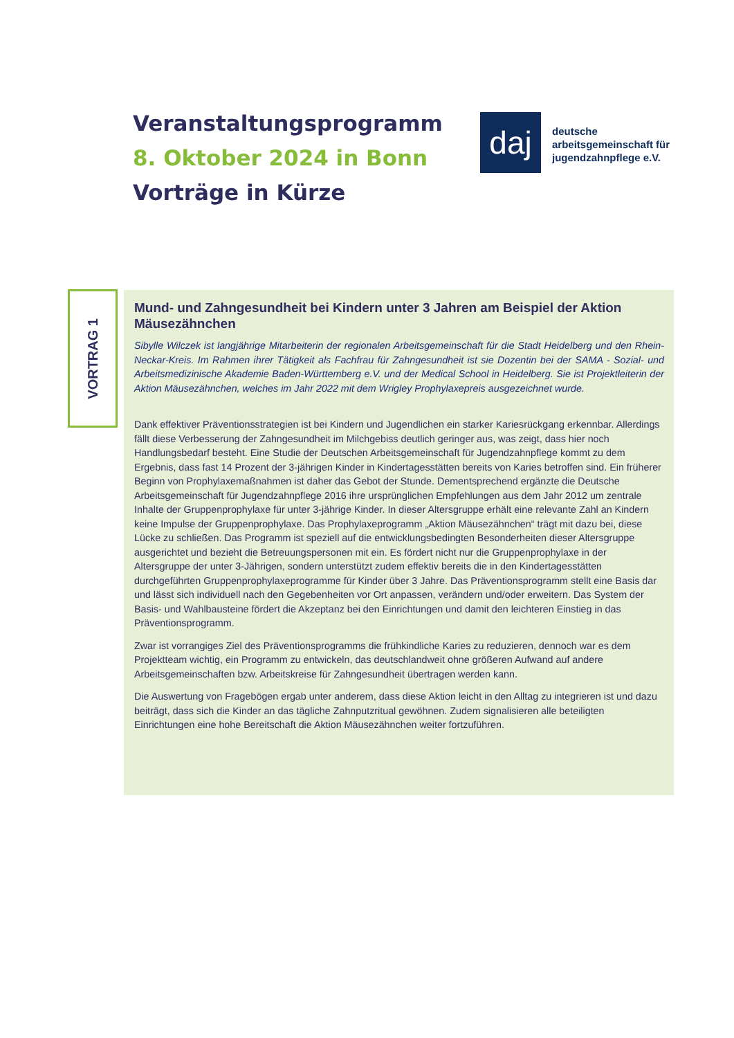Veranstaltungsprogramm
8. Oktober 2024 in Bonn
Vorträge in Kürze
daj
deutsche
arbeitsgemeinschaft für
jugendzahnpflege e.V.
VORTRAG 1
Mund- und Zahngesundheit bei Kindern unter 3 Jahren am Beispiel der Aktion Mäusezähnchen
Sibylle Wilczek ist langjährige Mitarbeiterin der regionalen Arbeitsgemeinschaft für die Stadt Heidelberg und den Rhein-Neckar-Kreis. Im Rahmen ihrer Tätigkeit als Fachfrau für Zahngesundheit ist sie Dozentin bei der SAMA - Sozial- und Arbeitsmedizinische Akademie Baden-Württemberg e.V. und der Medical School in Heidelberg. Sie ist Projektleiterin der Aktion Mäusezähnchen, welches im Jahr 2022 mit dem Wrigley Prophylaxepreis ausgezeichnet wurde.
Dank effektiver Präventionsstrategien ist bei Kindern und Jugendlichen ein starker Kariesrückgang erkennbar. Allerdings fällt diese Verbesserung der Zahngesundheit im Milchgebiss deutlich geringer aus, was zeigt, dass hier noch Handlungsbedarf besteht. Eine Studie der Deutschen Arbeitsgemeinschaft für Jugendzahnpflege kommt zu dem Ergebnis, dass fast 14 Prozent der 3-jährigen Kinder in Kindertagesstätten bereits von Karies betroffen sind. Ein früherer Beginn von Prophylaxemaßnahmen ist daher das Gebot der Stunde. Dementsprechend ergänzte die Deutsche Arbeitsgemeinschaft für Jugendzahnpflege 2016 ihre ursprünglichen Empfehlungen aus dem Jahr 2012 um zentrale Inhalte der Gruppenprophylaxe für unter 3-jährige Kinder. In dieser Altersgruppe erhält eine relevante Zahl an Kindern keine Impulse der Gruppenprophylaxe. Das Prophylaxeprogramm „Aktion Mäusezähnchen“ trägt mit dazu bei, diese Lücke zu schließen. Das Programm ist speziell auf die entwicklungsbedingten Besonderheiten dieser Altersgruppe ausgerichtet und bezieht die Betreuungspersonen mit ein. Es fördert nicht nur die Gruppenprophylaxe in der Altersgruppe der unter 3-Jährigen, sondern unterstützt zudem effektiv bereits die in den Kindertagesstätten durchgeführten Gruppenprophylaxeprogramme für Kinder über 3 Jahre. Das Präventionsprogramm stellt eine Basis dar und lässt sich individuell nach den Gegebenheiten vor Ort anpassen, verändern und/oder erweitern. Das System der Basis- und Wahlbausteine fördert die Akzeptanz bei den Einrichtungen und damit den leichteren Einstieg in das Präventionsprogramm.
Zwar ist vorrangiges Ziel des Präventionsprogramms die frühkindliche Karies zu reduzieren, dennoch war es dem Projektteam wichtig, ein Programm zu entwickeln, das deutschlandweit ohne größeren Aufwand auf andere Arbeitsgemeinschaften bzw. Arbeitskreise für Zahngesundheit übertragen werden kann.
Die Auswertung von Fragebögen ergab unter anderem, dass diese Aktion leicht in den Alltag zu integrieren ist und dazu beiträgt, dass sich die Kinder an das tägliche Zahnputzritual gewöhnen. Zudem signalisieren alle beteiligten Einrichtungen eine hohe Bereitschaft die Aktion Mäusezähnchen weiter fortzuführen.